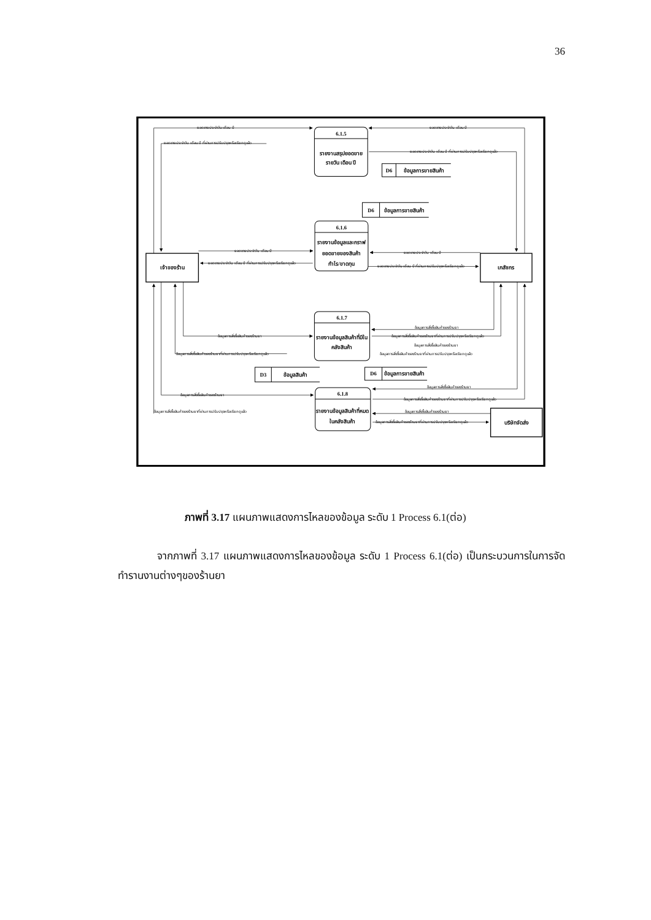36
ยอดขายประจำวัน เดือน ปี
ยอดขายประจำวัน เดือน ปี ที่ผ่านการปรับปรุงหรือเรียกดูแล้ว
ยอดขายประจำวัน เดือน ปี
ยอดขายประจำวัน เดือน ปี ที่ผ่านการปรับปรุงหรือเรียกดูแล้ว
ยอดขายประจำวัน เดือน ปี
ยอดขายประจำวัน เดือน ปี ที่ผ่านการปรับปรุงหรือเรียกดูแล้ว
ยอดขายประจำวัน เดือน ปี
ยอดขายประจำวัน เดือน ปี ที่ผ่านการปรับปรุงหรือเรียกดูแล้ว
ข้อมูลการสั่งซื้อสินค้าของร้านยา
ข้อมูลการสั่งซื้อสินค้าของร้านยาที่ผ่านการปรับปรุงหรือเรียกดูแล้ว
ข้อมูลการสั่งซื้อสินค้าของร้านยา
ข้อมูลการสั่งซื้อสินค้าของร้านยาที่ผ่านการปรับปรุงหรือเรียกดูแล้ว
ข้อมูลการสั่งซื้อสินค้าของร้านยา
ข้อมูลการสั่งซื้อสินค้าของร้านยาที่ผ่านการปรับปรุงหรือเรียกดูแล้ว
ข้อมูลการสั่งซื้อสินค้าของร้านยา
ข้อมูลการสั่งซื้อสินค้าของร้านยาที่ผ่านการปรับปรุงหรือเรียกดูแล้ว
ข้อมูลการสั่งซื้อสินค้าของร้านยา
ข้อมูลการสั่งซื้อสินค้าของร้านยาที่ผ่านการปรับปรุงหรือเรียกดูแล้ว
ข้อมูลการสั่งซื้อสินค้าของร้านยา
ข้อมูลการสั่งซื้อสินค้าของร้านยาที่ผ่านการปรับปรุงหรือเรียกดูแล้ว
6.1.5
รายงานสรุปยอดขาย
รายวัน เดือน ปี
D6
ข้อมูลการขายสินค้า
D6
ข้อมูลการขายสินค้า
6.1.6
รายงานข้อมูลและกราฟ
ยอดขายของสินค้า
กำไร/ขาดทุน
เจ้าของร้าน
เภสัชกร
6.1.7
รายงานข้อมูลสินค้าที่มีใน
คลังสินค้า
D3
ข้อมูลสินค้า
D6
ข้อมูลการขายสินค้า
6.1.8
รายงานข้อมูลสินค้าที่หมด
ในคลังสินค้า
บริษัทจัดส่ง
ภาพที่ 3.17 แผนภาพแสดงการไหลของข้อมูล ระดับ 1 Process 6.1(ต่อ)
จากภาพที่ 3.17 แผนภาพแสดงการไหลของข้อมูล ระดับ 1 Process 6.1(ต่อ) เป็นกระบวนการในการจัดทำรานงานต่างๆของร้านยา